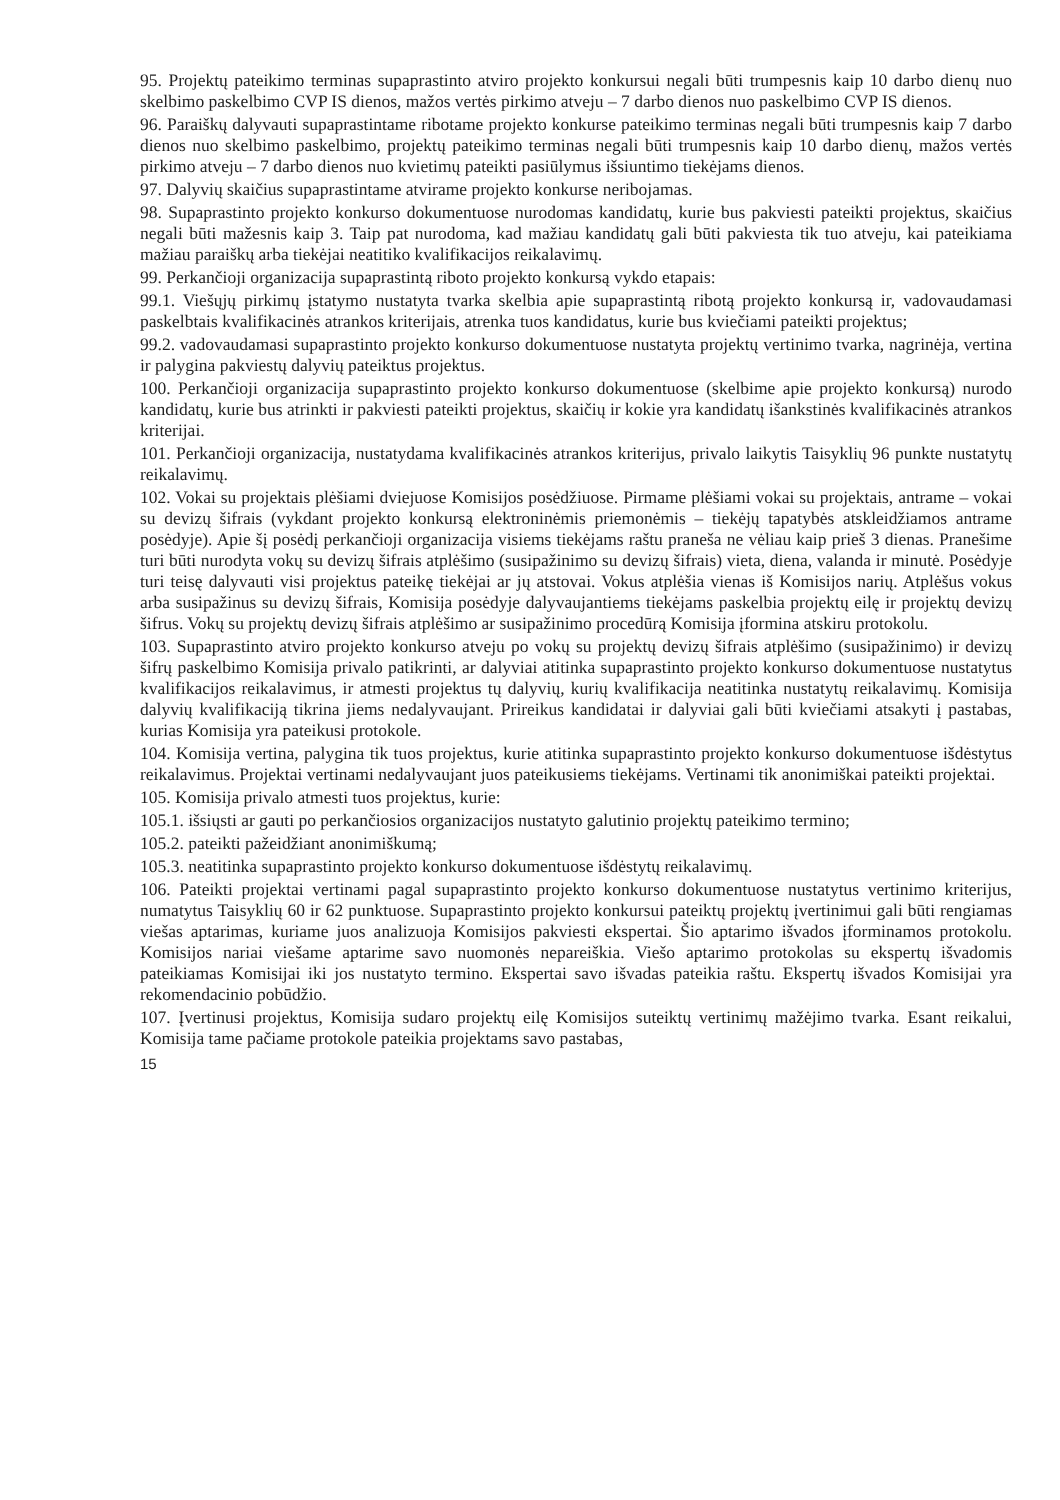95. Projektų pateikimo terminas supaprastinto atviro projekto konkursui negali būti trumpesnis kaip 10 darbo dienų nuo skelbimo paskelbimo CVP IS dienos, mažos vertės pirkimo atveju – 7 darbo dienos nuo paskelbimo CVP IS dienos.
96. Paraiškų dalyvauti supaprastintame ribotame projekto konkurse pateikimo terminas negali būti trumpesnis kaip 7 darbo dienos nuo skelbimo paskelbimo, projektų pateikimo terminas negali būti trumpesnis kaip 10 darbo dienų, mažos vertės pirkimo atveju – 7 darbo dienos nuo kvietimų pateikti pasiūlymus išsiuntimo tiekėjams dienos.
97. Dalyvių skaičius supaprastintame atvirame projekto konkurse neribojamas.
98. Supaprastinto projekto konkurso dokumentuose nurodomas kandidatų, kurie bus pakviesti pateikti projektus, skaičius negali būti mažesnis kaip 3. Taip pat nurodoma, kad mažiau kandidatų gali būti pakviesta tik tuo atveju, kai pateikiama mažiau paraiškų arba tiekėjai neatitiko kvalifikacijos reikalavimų.
99. Perkančioji organizacija supaprastintą riboto projekto konkursą vykdo etapais:
99.1. Viešųjų pirkimų įstatymo nustatyta tvarka skelbia apie supaprastintą ribotą projekto konkursą ir, vadovaudamasi paskelbtais kvalifikacinės atrankos kriterijais, atrenka tuos kandidatus, kurie bus kviečiami pateikti projektus;
99.2. vadovaudamasi supaprastinto projekto konkurso dokumentuose nustatyta projektų vertinimo tvarka, nagrinėja, vertina ir palygina pakviestų dalyvių pateiktus projektus.
100. Perkančioji organizacija supaprastinto projekto konkurso dokumentuose (skelbime apie projekto konkursą) nurodo kandidatų, kurie bus atrinkti ir pakviesti pateikti projektus, skaičių ir kokie yra kandidatų išankstinės kvalifikacinės atrankos kriterijai.
101. Perkančioji organizacija, nustatydama kvalifikacinės atrankos kriterijus, privalo laikytis Taisyklių 96 punkte nustatytų reikalavimų.
102. Vokai su projektais plėšiami dviejuose Komisijos posėdžiuose. Pirmame plėšiami vokai su projektais, antrame – vokai su devizų šifrais (vykdant projekto konkursą elektroninėmis priemonėmis – tiekėjų tapatybės atskleidžiamos antrame posėdyje). Apie šį posėdį perkančioji organizacija visiems tiekėjams raštu praneša ne vėliau kaip prieš 3 dienas. Pranešime turi būti nurodyta vokų su devizų šifrais atplėšimo (susipažinimo su devizų šifrais) vieta, diena, valanda ir minutė. Posėdyje turi teisę dalyvauti visi projektus pateikę tiekėjai ar jų atstovai. Vokus atplėšia vienas iš Komisijos narių. Atplėšus vokus arba susipažinus su devizų šifrais, Komisija posėdyje dalyvaujantiems tiekėjams paskelbia projektų eilę ir projektų devizų šifrus. Vokų su projektų devizų šifrais atplėšimo ar susipažinimo procedūrą Komisija įformina atskiru protokolu.
103. Supaprastinto atviro projekto konkurso atveju po vokų su projektų devizų šifrais atplėšimo (susipažinimo) ir devizų šifrų paskelbimo Komisija privalo patikrinti, ar dalyviai atitinka supaprastinto projekto konkurso dokumentuose nustatytus kvalifikacijos reikalavimus, ir atmesti projektus tų dalyvių, kurių kvalifikacija neatitinka nustatytų reikalavimų. Komisija dalyvių kvalifikaciją tikrina jiems nedalyvaujant. Prireikus kandidatai ir dalyviai gali būti kviečiami atsakyti į pastabas, kurias Komisija yra pateikusi protokole.
104. Komisija vertina, palygina tik tuos projektus, kurie atitinka supaprastinto projekto konkurso dokumentuose išdėstytus reikalavimus. Projektai vertinami nedalyvaujant juos pateikusiems tiekėjams. Vertinami tik anonimiškai pateikti projektai.
105. Komisija privalo atmesti tuos projektus, kurie:
105.1. išsiųsti ar gauti po perkančiosios organizacijos nustatyto galutinio projektų pateikimo termino;
105.2. pateikti pažeidžiant anonimiškumą;
105.3. neatitinka supaprastinto projekto konkurso dokumentuose išdėstytų reikalavimų.
106. Pateikti projektai vertinami pagal supaprastinto projekto konkurso dokumentuose nustatytus vertinimo kriterijus, numatytus Taisyklių 60 ir 62 punktuose. Supaprastinto projekto konkursui pateiktų projektų įvertinimui gali būti rengiamas viešas aptarimas, kuriame juos analizuoja Komisijos pakviesti ekspertai. Šio aptarimo išvados įforminamos protokolu. Komisijos nariai viešame aptarime savo nuomonės nepareiškia. Viešo aptarimo protokolas su ekspertų išvadomis pateikiamas Komisijai iki jos nustatyto termino. Ekspertai savo išvadas pateikia raštu. Ekspertų išvados Komisijai yra rekomendacinio pobūdžio.
107. Įvertinusi projektus, Komisija sudaro projektų eilę Komisijos suteiktų vertinimų mažėjimo tvarka. Esant reikalui, Komisija tame pačiame protokole pateikia projektams savo pastabas,
15